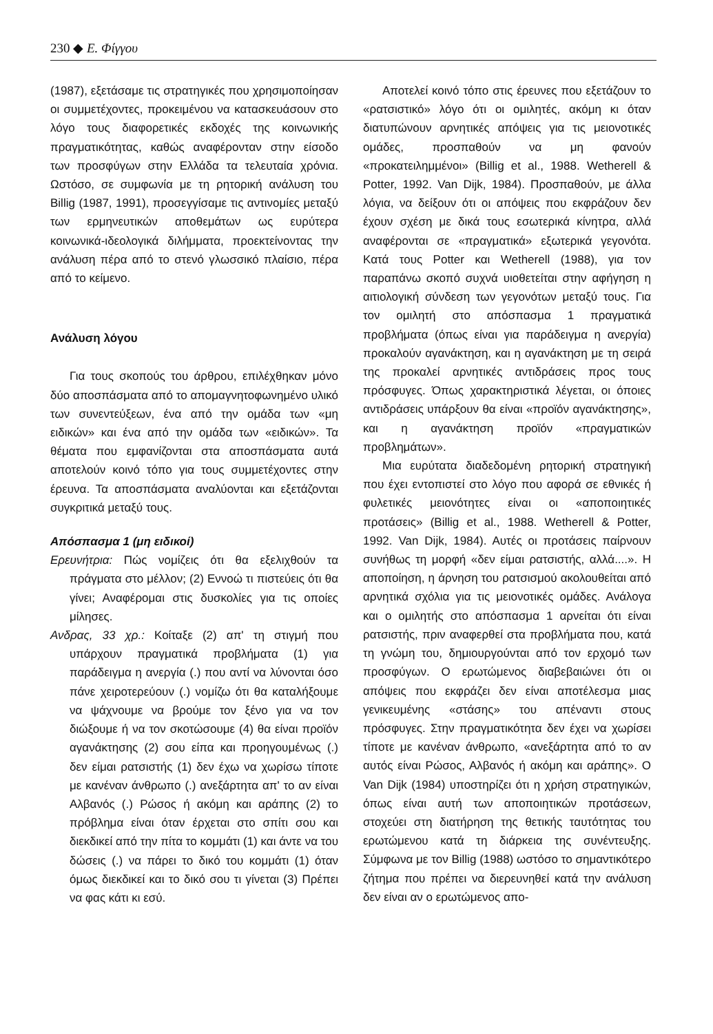230 ◆ Ε. Φίγγου
(1987), εξετάσαμε τις στρατηγικές που χρησιμοποίησαν οι συμμετέχοντες, προκειμένου να κατασκευάσουν στο λόγο τους διαφορετικές εκδοχές της κοινωνικής πραγματικότητας, καθώς αναφέρονταν στην είσοδο των προσφύγων στην Ελλάδα τα τελευταία χρόνια. Ωστόσο, σε συμφωνία με τη ρητορική ανάλυση του Billig (1987, 1991), προσεγγίσαμε τις αντινομίες μεταξύ των ερμηνευτικών αποθεμάτων ως ευρύτερα κοινωνικά-ιδεολογικά διλήμματα, προεκτείνοντας την ανάλυση πέρα από το στενό γλωσσικό πλαίσιο, πέρα από το κείμενο.
Ανάλυση λόγου
Για τους σκοπούς του άρθρου, επιλέχθηκαν μόνο δύο αποσπάσματα από το απομαγνητοφωνημένο υλικό των συνεντεύξεων, ένα από την ομάδα των «μη ειδικών» και ένα από την ομάδα των «ειδικών». Τα θέματα που εμφανίζονται στα αποσπάσματα αυτά αποτελούν κοινό τόπο για τους συμμετέχοντες στην έρευνα. Τα αποσπάσματα αναλύονται και εξετάζονται συγκριτικά μεταξύ τους.
Απόσπασμα 1 (μη ειδικοί)
Ερευνήτρια: Πώς νομίζεις ότι θα εξελιχθούν τα πράγματα στο μέλλον; (2) Εννοώ τι πιστεύεις ότι θα γίνει; Αναφέρομαι στις δυσκολίες για τις οποίες μίλησες.
Ανδρας, 33 χρ.: Κοίταξε (2) απ' τη στιγμή που υπάρχουν πραγματικά προβλήματα (1) για παράδειγμα η ανεργία (.) που αντί να λύνονται όσο πάνε χειροτερεύουν (.) νομίζω ότι θα καταλήξουμε να ψάχνουμε να βρούμε τον ξένο για να τον διώξουμε ή να τον σκοτώσουμε (4) θα είναι προϊόν αγανάκτησης (2) σου είπα και προηγουμένως (.) δεν είμαι ρατσιστής (1) δεν έχω να χωρίσω τίποτε με κανέναν άνθρωπο (.) ανεξάρτητα απ' το αν είναι Αλβανός (.) Ρώσος ή ακόμη και αράπης (2) το πρόβλημα είναι όταν έρχεται στο σπίτι σου και διεκδικεί από την πίτα το κομμάτι (1) και άντε να του δώσεις (.) να πάρει το δικό του κομμάτι (1) όταν όμως διεκδικεί και το δικό σου τι γίνεται (3) Πρέπει να φας κάτι κι εσύ.
Αποτελεί κοινό τόπο στις έρευνες που εξετάζουν το «ρατσιστικό» λόγο ότι οι ομιλητές, ακόμη κι όταν διατυπώνουν αρνητικές απόψεις για τις μειονοτικές ομάδες, προσπαθούν να μη φανούν «προκατειλημμένοι» (Billig et al., 1988. Wetherell & Potter, 1992. Van Dijk, 1984). Προσπαθούν, με άλλα λόγια, να δείξουν ότι οι απόψεις που εκφράζουν δεν έχουν σχέση με δικά τους εσωτερικά κίνητρα, αλλά αναφέρονται σε «πραγματικά» εξωτερικά γεγονότα. Κατά τους Potter και Wetherell (1988), για τον παραπάνω σκοπό συχνά υιοθετείται στην αφήγηση η αιτιολογική σύνδεση των γεγονότων μεταξύ τους. Για τον ομιλητή στο απόσπασμα 1 πραγματικά προβλήματα (όπως είναι για παράδειγμα η ανεργία) προκαλούν αγανάκτηση, και η αγανάκτηση με τη σειρά της προκαλεί αρνητικές αντιδράσεις προς τους πρόσφυγες. Όπως χαρακτηριστικά λέγεται, οι όποιες αντιδράσεις υπάρξουν θα είναι «προϊόν αγανάκτησης», και η αγανάκτηση προϊόν «πραγματικών προβλημάτων».
Μια ευρύτατα διαδεδομένη ρητορική στρατηγική που έχει εντοπιστεί στο λόγο που αφορά σε εθνικές ή φυλετικές μειονότητες είναι οι «αποποιητικές προτάσεις» (Billig et al., 1988. Wetherell & Potter, 1992. Van Dijk, 1984). Αυτές οι προτάσεις παίρνουν συνήθως τη μορφή «δεν είμαι ρατσιστής, αλλά....». Η αποποίηση, η άρνηση του ρατσισμού ακολουθείται από αρνητικά σχόλια για τις μειονοτικές ομάδες. Ανάλογα και ο ομιλητής στο απόσπασμα 1 αρνείται ότι είναι ρατσιστής, πριν αναφερθεί στα προβλήματα που, κατά τη γνώμη του, δημιουργούνται από τον ερχομό των προσφύγων. Ο ερωτώμενος διαβεβαιώνει ότι οι απόψεις που εκφράζει δεν είναι αποτέλεσμα μιας γενικευμένης «στάσης» του απέναντι στους πρόσφυγες. Στην πραγματικότητα δεν έχει να χωρίσει τίποτε με κανέναν άνθρωπο, «ανεξάρτητα από το αν αυτός είναι Ρώσος, Αλβανός ή ακόμη και αράπης». Ο Van Dijk (1984) υποστηρίζει ότι η χρήση στρατηγικών, όπως είναι αυτή των αποποιητικών προτάσεων, στοχεύει στη διατήρηση της θετικής ταυτότητας του ερωτώμενου κατά τη διάρκεια της συνέντευξης. Σύμφωνα με τον Billig (1988) ωστόσο το σημαντικότερο ζήτημα που πρέπει να διερευνηθεί κατά την ανάλυση δεν είναι αν ο ερωτώμενος απο-